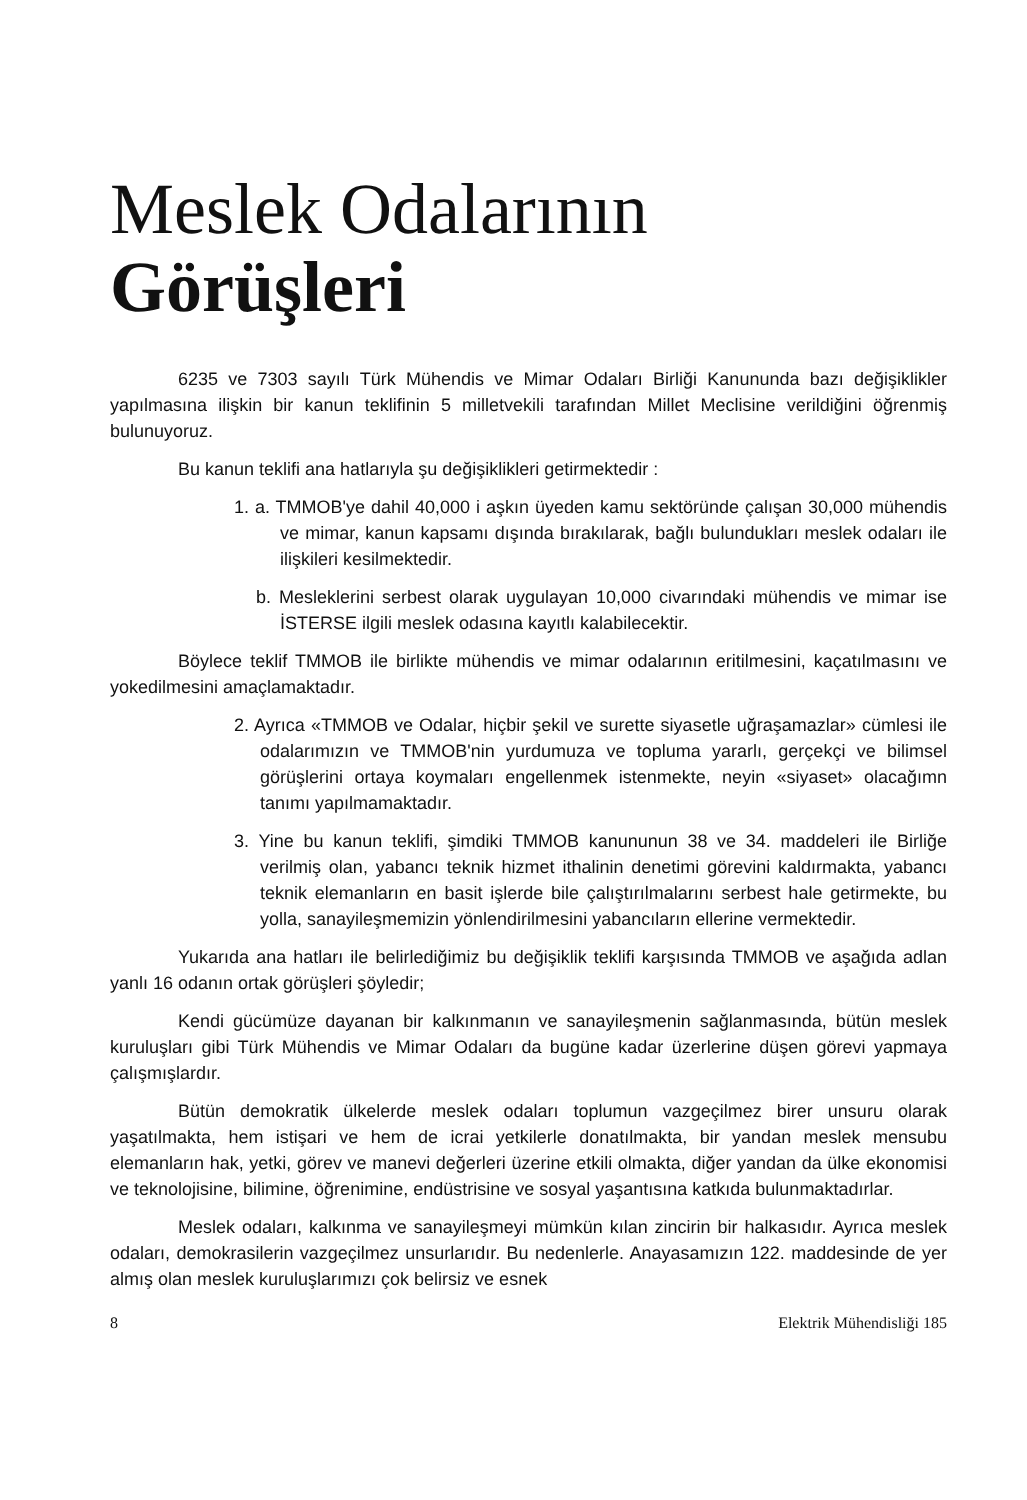Meslek Odalarının
Görüşleri
6235 ve 7303 sayılı Türk Mühendis ve Mimar Odaları Birliği Kanununda bazı değişiklikler yapılmasına ilişkin bir kanun teklifinin 5 milletvekili tarafından Millet Meclisine verildiğini öğrenmiş bulunuyoruz.
Bu kanun teklifi ana hatlarıyla şu değişiklikleri getirmektedir :
1. a. TMMOB'ye dahil 40,000 i aşkın üyeden kamu sektöründe çalışan 30,000 mühendis ve mimar, kanun kapsamı dışında bırakılarak, bağlı bulundukları meslek odaları ile ilişkileri kesilmektedir.
b. Mesleklerini serbest olarak uygulayan 10,000 civarındaki mühendis ve mimar ise İSTERSE ilgili meslek odasına kayıtlı kalabilecektir.
Böylece teklif TMMOB ile birlikte mühendis ve mimar odalarının eritilmesini, kaçatılmasını ve yokedilmesini amaçlamaktadır.
2. Ayrıca «TMMOB ve Odalar, hiçbir şekil ve surette siyasetle uğraşamazlar» cümlesi ile odalarımızın ve TMMOB'nin yurdumuza ve topluma yararlı, gerçekçi ve bilimsel görüşlerini ortaya koymaları engellenmek istenmekte, neyin «siyaset» olacağımn tanımı yapılmamaktadır.
3. Yine bu kanun teklifi, şimdiki TMMOB kanununun 38 ve 34. maddeleri ile Birliğe verilmiş olan, yabancı teknik hizmet ithalinin denetimi görevini kaldırmakta, yabancı teknik elemanların en basit işlerde bile çalıştırılmalarını serbest hale getirmekte, bu yolla, sanayileşmemizin yönlendirilmesini yabancıların ellerine vermektedir.
Yukarıda ana hatları ile belirlediğimiz bu değişiklik teklifi karşısında TMMOB ve aşağıda adlan yanlı 16 odanın ortak görüşleri şöyledir;
Kendi gücümüze dayanan bir kalkınmanın ve sanayileşmenin sağlanmasında, bütün meslek kuruluşları gibi Türk Mühendis ve Mimar Odaları da bugüne kadar üzerlerine düşen görevi yapmaya çalışmışlardır.
Bütün demokratik ülkelerde meslek odaları toplumun vazgeçilmez birer unsuru olarak yaşatılmakta, hem istişari ve hem de icrai yetkilerle donatılmakta, bir yandan meslek mensubu elemanların hak, yetki, görev ve manevi değerleri üzerine etkili olmakta, diğer yandan da ülke ekonomisi ve teknolojisine, bilimine, öğrenimine, endüstrisine ve sosyal yaşantısına katkıda bulunmaktadırlar.
Meslek odaları, kalkınma ve sanayileşmeyi mümkün kılan zincirin bir halkasıdır. Ayrıca meslek odaları, demokrasilerin vazgeçilmez unsurlarıdır. Bu nedenlerle. Anayasamızın 122. maddesinde de yer almış olan meslek kuruluşlarımızı çok belirsiz ve esnek
8 Elektrik Mühendisliği 185